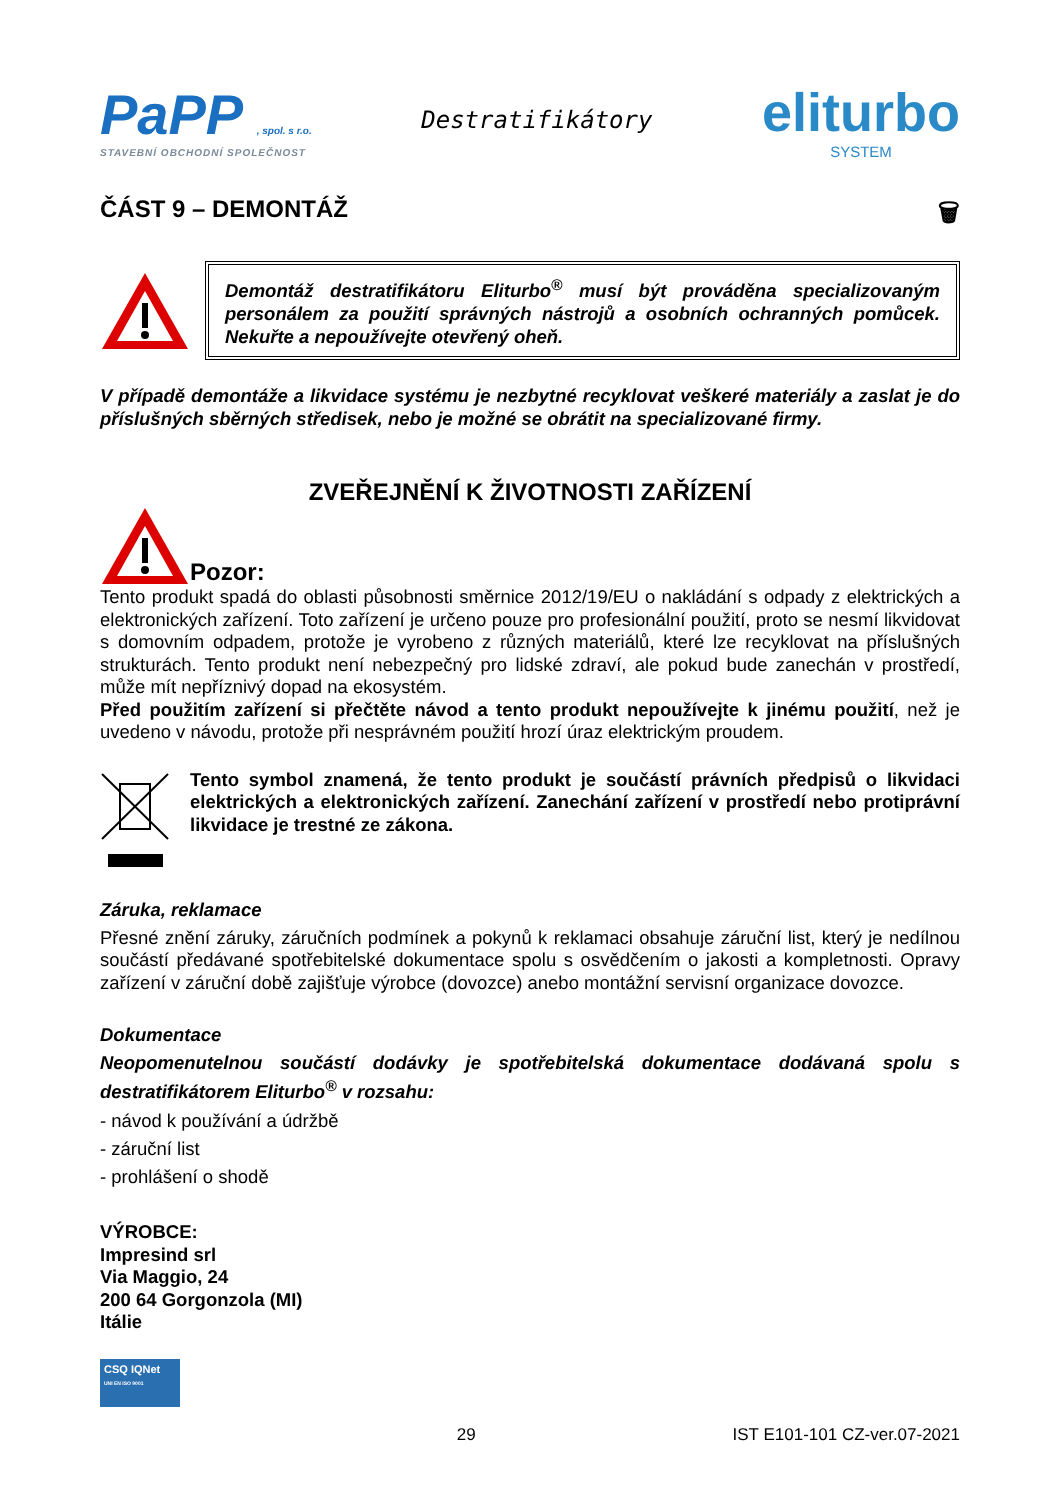PaPP , spol. s r.o.
STAVEBNÍ OBCHODNÍ SPOLEČNOST
Destratifikátory
eliturbo
SYSTEM
ČÁST 9 – DEMONTÁŽ 🗑
Demontáž destratifikátoru Eliturbo<sup>®</sup> musí být prováděna specializovaným personálem za použití správných nástrojů a osobních ochranných pomůcek. Nekuřte a nepoužívejte otevřený oheň.
V případě demontáže a likvidace systému je nezbytné recyklovat veškeré materiály a zaslat je do příslušných sběrných středisek, nebo je možné se obrátit na specializované firmy.
ZVEŘEJNĚNÍ K ŽIVOTNOSTI ZAŘÍZENÍ
Pozor:
Tento produkt spadá do oblasti působnosti směrnice 2012/19/EU o nakládání s odpady z elektrických a elektronických zařízení. Toto zařízení je určeno pouze pro profesionální použití, proto se nesmí likvidovat s domovním odpadem, protože je vyrobeno z různých materiálů, které lze recyklovat na příslušných strukturách. Tento produkt není nebezpečný pro lidské zdraví, ale pokud bude zanechán v prostředí, může mít nepříznivý dopad na ekosystém.
Před použitím zařízení si přečtěte návod a tento produkt nepoužívejte k jinému použití, než je uvedeno v návodu, protože při nesprávném použití hrozí úraz elektrickým proudem.
Tento symbol znamená, že tento produkt je součástí právních předpisů o likvidaci elektrických a elektronických zařízení. Zanechání zařízení v prostředí nebo protiprávní likvidace je trestné ze zákona.
Záruka, reklamace
Přesné znění záruky, záručních podmínek a pokynů k reklamaci obsahuje záruční list, který je nedílnou součástí předávané spotřebitelské dokumentace spolu s osvědčením o jakosti a kompletnosti. Opravy zařízení v záruční době zajišťuje výrobce (dovozce) anebo montážní servisní organizace dovozce.
Dokumentace
Neopomenutelnou součástí dodávky je spotřebitelská dokumentace dodávaná spolu s destratifikátorem Eliturbo<sup>®</sup> v rozsahu:
- návod k používání a údržbě
- záruční list
- prohlášení o shodě
VÝROBCE:
Impresind srl
Via Maggio, 24
200 64 Gorgonzola (MI)
Itálie
CSQ IQNet
UNI EN ISO 9001
29 IST E101-101 CZ-ver.07-2021